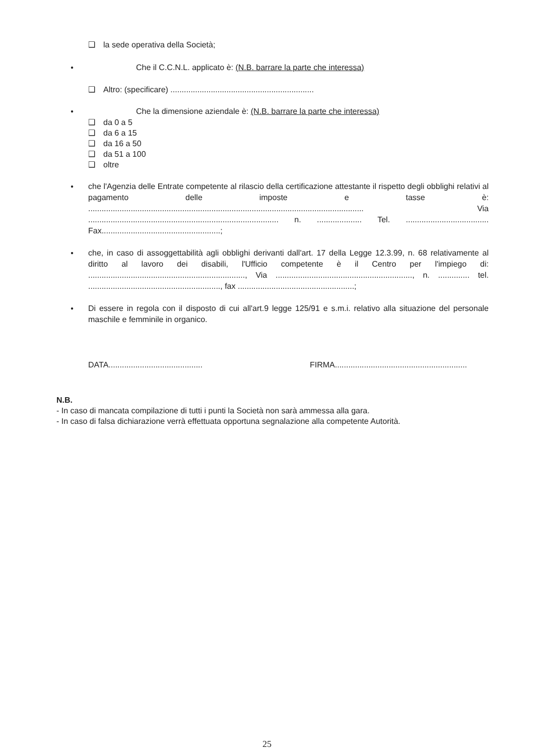❑ la sede operativa della Società;
● Che il C.C.N.L. applicato è: (N.B. barrare la parte che interessa)
❑ Altro: (specificare) ................................................................
● Che la dimensione aziendale è: (N.B. barrare la parte che interessa)
❑ da 0 a 5
❑ da 6 a 15
❑ da 16 a 50
❑ da 51 a 100
❑ oltre
● che l'Agenzia delle Entrate competente al rilascio della certificazione attestante il rispetto degli obblighi relativi al pagamento delle imposte e tasse è: ........................................................................................................................... Via ..................................................................................... n. .................... Tel. ..................................... Fax.....................................................;
● che, in caso di assoggettabilità agli obblighi derivanti dall'art. 17 della Legge 12.3.99, n. 68 relativamente al diritto al lavoro dei disabili, l'Ufficio competente è il Centro per l'impiego di: ......................................................................, Via ............................................................., n. .............. tel. ..........................................................., fax ....................................................;
● Di essere in regola con il disposto di cui all'art.9 legge 125/91 e s.m.i. relativo alla situazione del personale maschile e femminile in organico.
DATA.......................................... FIRMA...........................................................
N.B.
- In caso di mancata compilazione di tutti i punti la Società non sarà ammessa alla gara.
- In caso di falsa dichiarazione verrà effettuata opportuna segnalazione alla competente Autorità.
25